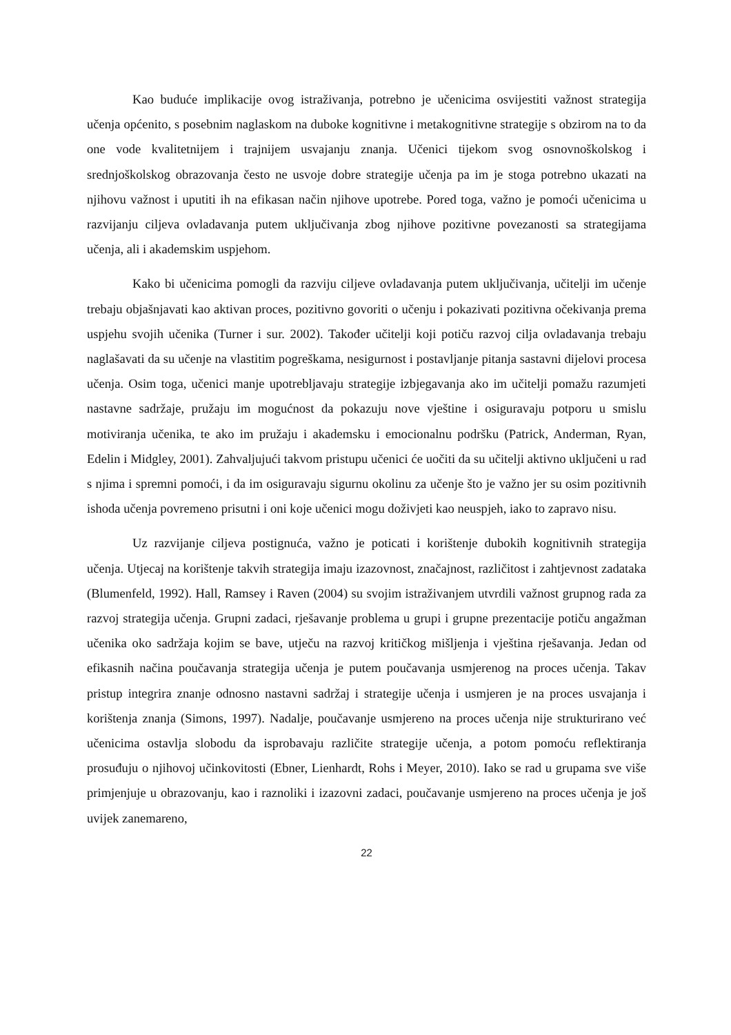Kao buduće implikacije ovog istraživanja, potrebno je učenicima osvijestiti važnost strategija učenja općenito, s posebnim naglaskom na duboke kognitivne i metakognitivne strategije s obzirom na to da one vode kvalitetnijem i trajnijem usvajanju znanja. Učenici tijekom svog osnovnoškolskog i srednjoškolskog obrazovanja često ne usvoje dobre strategije učenja pa im je stoga potrebno ukazati na njihovu važnost i uputiti ih na efikasan način njihove upotrebe. Pored toga, važno je pomoći učenicima u razvijanju ciljeva ovladavanja putem uključivanja zbog njihove pozitivne povezanosti sa strategijama učenja, ali i akademskim uspjehom.
Kako bi učenicima pomogli da razviju ciljeve ovladavanja putem uključivanja, učitelji im učenje trebaju objašnjavati kao aktivan proces, pozitivno govoriti o učenju i pokazivati pozitivna očekivanja prema uspjehu svojih učenika (Turner i sur. 2002). Također učitelji koji potiču razvoj cilja ovladavanja trebaju naglašavati da su učenje na vlastitim pogreškama, nesigurnost i postavljanje pitanja sastavni dijelovi procesa učenja. Osim toga, učenici manje upotrebljavaju strategije izbjegavanja ako im učitelji pomažu razumjeti nastavne sadržaje, pružaju im mogućnost da pokazuju nove vještine i osiguravaju potporu u smislu motiviranja učenika, te ako im pružaju i akademsku i emocionalnu podršku (Patrick, Anderman, Ryan, Edelin i Midgley, 2001). Zahvaljujući takvom pristupu učenici će uočiti da su učitelji aktivno uključeni u rad s njima i spremni pomoći, i da im osiguravaju sigurnu okolinu za učenje što je važno jer su osim pozitivnih ishoda učenja povremeno prisutni i oni koje učenici mogu doživjeti kao neuspjeh, iako to zapravo nisu.
Uz razvijanje ciljeva postignuća, važno je poticati i korištenje dubokih kognitivnih strategija učenja. Utjecaj na korištenje takvih strategija imaju izazovnost, značajnost, različitost i zahtjevnost zadataka (Blumenfeld, 1992). Hall, Ramsey i Raven (2004) su svojim istraživanjem utvrdili važnost grupnog rada za razvoj strategija učenja. Grupni zadaci, rješavanje problema u grupi i grupne prezentacije potiču angažman učenika oko sadržaja kojim se bave, utječu na razvoj kritičkog mišljenja i vještina rješavanja. Jedan od efikasnih načina poučavanja strategija učenja je putem poučavanja usmjerenog na proces učenja. Takav pristup integrira znanje odnosno nastavni sadržaj i strategije učenja i usmjeren je na proces usvajanja i korištenja znanja (Simons, 1997). Nadalje, poučavanje usmjereno na proces učenja nije strukturirano već učenicima ostavlja slobodu da isprobavaju različite strategije učenja, a potom pomoću reflektiranja prosuđuju o njihovoj učinkovitosti (Ebner, Lienhardt, Rohs i Meyer, 2010). Iako se rad u grupama sve više primjenjuje u obrazovanju, kao i raznoliki i izazovni zadaci, poučavanje usmjereno na proces učenja je još uvijek zanemareno,
22